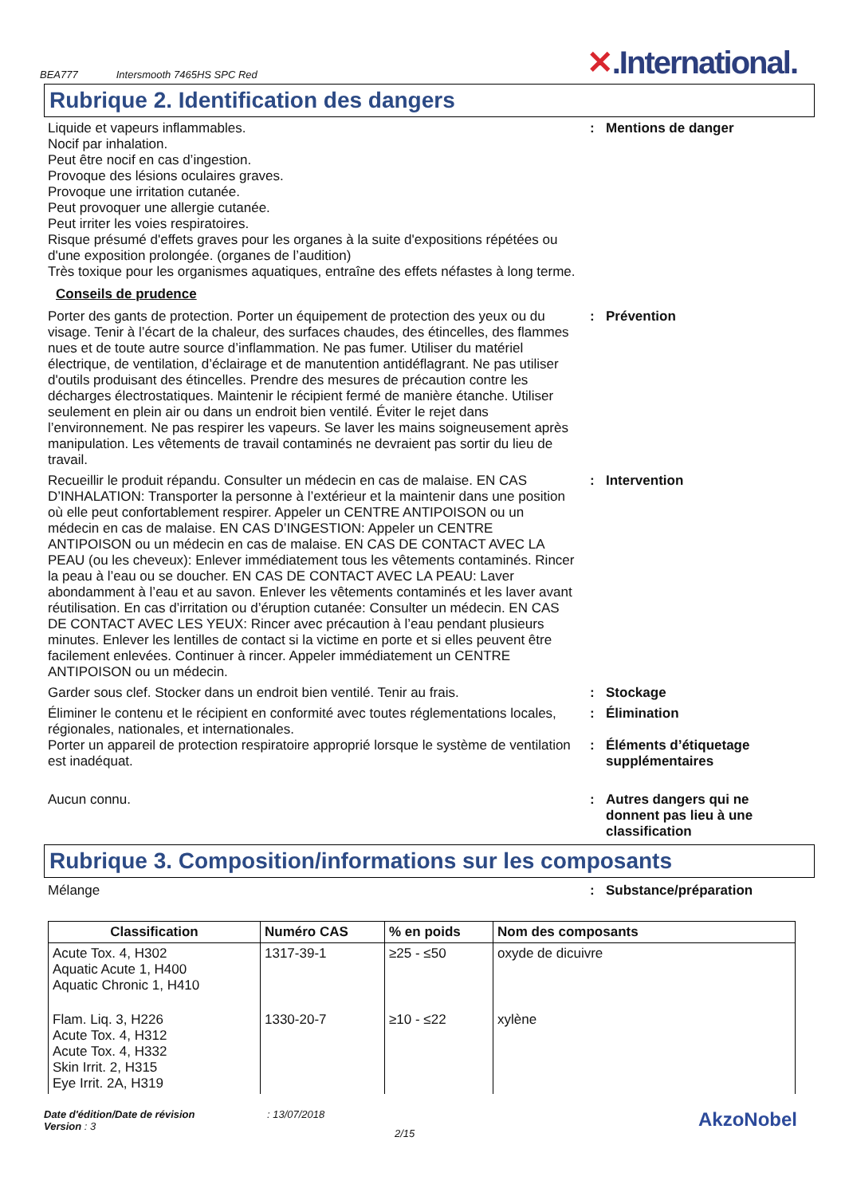BEA777 Intersmooth 7465HS SPC Red
✕.International.
Rubrique 2. Identification des dangers
Liquide et vapeurs inflammables.
Nocif par inhalation.
Peut être nocif en cas d’ingestion.
Provoque des lésions oculaires graves.
Provoque une irritation cutanée.
Peut provoquer une allergie cutanée.
Peut irriter les voies respiratoires.
Risque présumé d'effets graves pour les organes à la suite d'expositions répétées ou d'une exposition prolongée. (organes de l’audition)
Très toxique pour les organismes aquatiques, entraîne des effets néfastes à long terme.
: Mentions de danger
Conseils de prudence
Porter des gants de protection. Porter un équipement de protection des yeux ou du visage. Tenir à l’écart de la chaleur, des surfaces chaudes, des étincelles, des flammes nues et de toute autre source d’inflammation. Ne pas fumer. Utiliser du matériel électrique, de ventilation, d’éclairage et de manutention antidéflagrant. Ne pas utiliser d'outils produisant des étincelles. Prendre des mesures de précaution contre les décharges électrostatiques. Maintenir le récipient fermé de manière étanche. Utiliser seulement en plein air ou dans un endroit bien ventilé. Éviter le rejet dans l’environnement. Ne pas respirer les vapeurs. Se laver les mains soigneusement après manipulation. Les vêtements de travail contaminés ne devraient pas sortir du lieu de travail.
: Prévention
Recueillir le produit répandu. Consulter un médecin en cas de malaise. EN CAS D’INHALATION: Transporter la personne à l’extérieur et la maintenir dans une position où elle peut confortablement respirer. Appeler un CENTRE ANTIPOISON ou un médecin en cas de malaise. EN CAS D’INGESTION: Appeler un CENTRE ANTIPOISON ou un médecin en cas de malaise. EN CAS DE CONTACT AVEC LA PEAU (ou les cheveux): Enlever immédiatement tous les vêtements contaminés. Rincer la peau à l’eau ou se doucher. EN CAS DE CONTACT AVEC LA PEAU: Laver abondamment à l’eau et au savon. Enlever les vêtements contaminés et les laver avant réutilisation. En cas d’irritation ou d’éruption cutanée: Consulter un médecin. EN CAS DE CONTACT AVEC LES YEUX: Rincer avec précaution à l’eau pendant plusieurs minutes. Enlever les lentilles de contact si la victime en porte et si elles peuvent être facilement enlevées. Continuer à rincer. Appeler immédiatement un CENTRE ANTIPOISON ou un médecin.
: Intervention
Garder sous clef. Stocker dans un endroit bien ventilé. Tenir au frais.
: Stockage
Éliminer le contenu et le récipient en conformité avec toutes réglementations locales, régionales, nationales, et internationales.
: Élimination
Porter un appareil de protection respiratoire approprié lorsque le système de ventilation est inadéquat.
: Éléments d’étiquetage supplémentaires
Aucun connu. : Autres dangers qui ne donnent pas lieu à une classification
Rubrique 3. Composition/informations sur les composants
Mélange : Substance/préparation
| Classification | Numéro CAS | % en poids | Nom des composants |
| --- | --- | --- | --- |
| Acute Tox. 4, H302 Aquatic Acute 1, H400 Aquatic Chronic 1, H410 | 1317-39-1 | ≥25 - ≤50 | oxyde de dicuivre |
| Flam. Liq. 3, H226 Acute Tox. 4, H312 Acute Tox. 4, H332 Skin Irrit. 2, H315 Eye Irrit. 2A, H319 | 1330-20-7 | ≥10 - ≤22 | xylène |
Date d'édition/Date de révision
Version : 3
: 13/07/2018
2/15
AkzoNobel